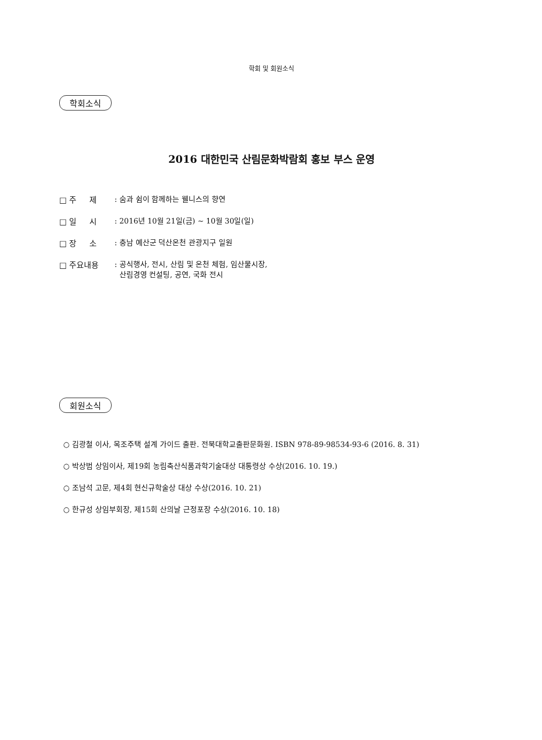학회 및 회원소식
학회소식
2016 대한민국 산림문화박람회 홍보 부스 운영
□ 주 제 : 숨과 쉼이 함께하는 웰니스의 향연
□ 일 시 : 2016년 10월 21일(금) ~ 10월 30일(일)
□ 장 소 : 충남 예산군 덕산온천 관광지구 일원
□ 주요내용 : 공식행사, 전시, 산림 및 온천 체험, 임산물시장,
산림경영 컨설팅, 공연, 국화 전시
회원소식
○ 김광철 이사, 목조주택 설계 가이드 출판. 전북대학교출판문화원. ISBN 978-89-98534-93-6 (2016. 8. 31)
○ 박상범 상임이사, 제19회 농림축산식품과학기술대상 대통령상 수상(2016. 10. 19.)
○ 조남석 고문, 제4회 현신규학술상 대상 수상(2016. 10. 21)
○ 한규성 상임부회장, 제15회 산의날 근정포장 수상(2016. 10. 18)